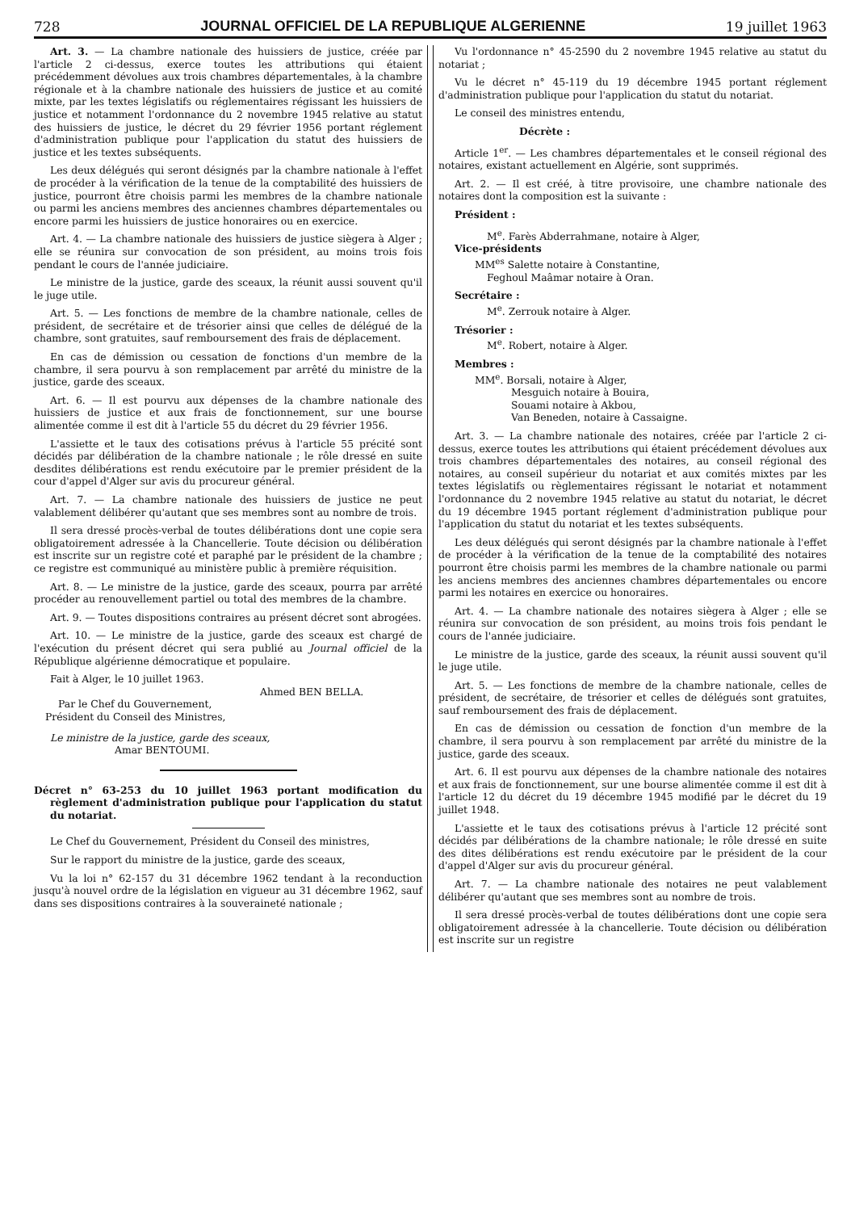728 JOURNAL OFFICIEL DE LA REPUBLIQUE ALGERIENNE 19 juillet 1963
Art. 3. — La chambre nationale des huissiers de justice, créée par l'article 2 ci-dessus, exerce toutes les attributions qui étaient précédemment dévolues aux trois chambres départementales, à la chambre régionale et à la chambre nationale des huissiers de justice et au comité mixte, par les textes législatifs ou réglementaires régissant les huissiers de justice et notamment l'ordonnance du 2 novembre 1945 relative au statut des huissiers de justice, le décret du 29 février 1956 portant réglement d'administration publique pour l'application du statut des huissiers de justice et les textes subséquents.
Les deux délégués qui seront désignés par la chambre nationale à l'effet de procéder à la vérification de la tenue de la comptabilité des huissiers de justice, pourront être choisis parmi les membres de la chambre nationale ou parmi les anciens membres des anciennes chambres départementales ou encore parmi les huissiers de justice honoraires ou en exercice.
Art. 4. — La chambre nationale des huissiers de justice siègera à Alger ; elle se réunira sur convocation de son président, au moins trois fois pendant le cours de l'année judiciaire.
Le ministre de la justice, garde des sceaux, la réunit aussi souvent qu'il le juge utile.
Art. 5. — Les fonctions de membre de la chambre nationale, celles de président, de secrétaire et de trésorier ainsi que celles de délégué de la chambre, sont gratuites, sauf remboursement des frais de déplacement.
En cas de démission ou cessation de fonctions d'un membre de la chambre, il sera pourvu à son remplacement par arrêté du ministre de la justice, garde des sceaux.
Art. 6. — Il est pourvu aux dépenses de la chambre nationale des huissiers de justice et aux frais de fonctionnement, sur une bourse alimentée comme il est dit à l'article 55 du décret du 29 février 1956.
L'assiette et le taux des cotisations prévus à l'article 55 précité sont décidés par délibération de la chambre nationale ; le rôle dressé en suite desdites délibérations est rendu exécutoire par le premier président de la cour d'appel d'Alger sur avis du procureur général.
Art. 7. — La chambre nationale des huissiers de justice ne peut valablement délibérer qu'autant que ses membres sont au nombre de trois.
Il sera dressé procès-verbal de toutes délibérations dont une copie sera obligatoirement adressée à la Chancellerie. Toute décision ou délibération est inscrite sur un registre coté et paraphé par le président de la chambre ; ce registre est communiqué au ministère public à première réquisition.
Art. 8. — Le ministre de la justice, garde des sceaux, pourra par arrêté procéder au renouvellement partiel ou total des membres de la chambre.
Art. 9. — Toutes dispositions contraires au présent décret sont abrogées.
Art. 10. — Le ministre de la justice, garde des sceaux est chargé de l'exécution du présent décret qui sera publié au Journal officiel de la République algérienne démocratique et populaire.
Fait à Alger, le 10 juillet 1963.
Ahmed BEN BELLA.
Par le Chef du Gouvernement,
Président du Conseil des Ministres,
Le ministre de la justice, garde des sceaux,
Amar BENTOUMI.
Décret n° 63-253 du 10 juillet 1963 portant modification du règlement d'administration publique pour l'application du statut du notariat.
Le Chef du Gouvernement, Président du Conseil des ministres,
Sur le rapport du ministre de la justice, garde des sceaux,
Vu la loi n° 62-157 du 31 décembre 1962 tendant à la reconduction jusqu'à nouvel ordre de la législation en vigueur au 31 décembre 1962, sauf dans ses dispositions contraires à la souveraineté nationale ;
Vu l'ordonnance n° 45-2590 du 2 novembre 1945 relative au statut du notariat ;
Vu le décret n° 45-119 du 19 décembre 1945 portant réglement d'administration publique pour l'application du statut du notariat.
Le conseil des ministres entendu,
Décrète :
Article 1<sup>er</sup>. — Les chambres départementales et le conseil régional des notaires, existant actuellement en Algérie, sont supprimés.
Art. 2. — Il est créé, à titre provisoire, une chambre nationale des notaires dont la composition est la suivante :
Président :
M<sup>e</sup>. Farès Abderrahmane, notaire à Alger,
Vice-présidents
MM<sup>es</sup> Salette notaire à Constantine,
Feghoul Maâmar notaire à Oran.
Secrétaire :
M<sup>e</sup>. Zerrouk notaire à Alger.
Trésorier :
M<sup>e</sup>. Robert, notaire à Alger.
Membres :
MM<sup>e</sup>. Borsali, notaire à Alger,
Mesguich notaire à Bouira,
Souami notaire à Akbou,
Van Beneden, notaire à Cassaigne.
Art. 3. — La chambre nationale des notaires, créée par l'article 2 ci-dessus, exerce toutes les attributions qui étaient précédement dévolues aux trois chambres départementales des notaires, au conseil régional des notaires, au conseil supérieur du notariat et aux comités mixtes par les textes législatifs ou règlementaires régissant le notariat et notamment l'ordonnance du 2 novembre 1945 relative au statut du notariat, le décret du 19 décembre 1945 portant réglement d'administration publique pour l'application du statut du notariat et les textes subséquents.
Les deux délégués qui seront désignés par la chambre nationale à l'effet de procéder à la vérification de la tenue de la comptabilité des notaires pourront être choisis parmi les membres de la chambre nationale ou parmi les anciens membres des anciennes chambres départementales ou encore parmi les notaires en exercice ou honoraires.
Art. 4. — La chambre nationale des notaires siègera à Alger ; elle se réunira sur convocation de son président, au moins trois fois pendant le cours de l'année judiciaire.
Le ministre de la justice, garde des sceaux, la réunit aussi souvent qu'il le juge utile.
Art. 5. — Les fonctions de membre de la chambre nationale, celles de président, de secrétaire, de trésorier et celles de délégués sont gratuites, sauf remboursement des frais de déplacement.
En cas de démission ou cessation de fonction d'un membre de la chambre, il sera pourvu à son remplacement par arrêté du ministre de la justice, garde des sceaux.
Art. 6. Il est pourvu aux dépenses de la chambre nationale des notaires et aux frais de fonctionnement, sur une bourse alimentée comme il est dit à l'article 12 du décret du 19 décembre 1945 modifié par le décret du 19 juillet 1948.
L'assiette et le taux des cotisations prévus à l'article 12 précité sont décidés par délibérations de la chambre nationale; le rôle dressé en suite des dites délibérations est rendu exécutoire par le président de la cour d'appel d'Alger sur avis du procureur général.
Art. 7. — La chambre nationale des notaires ne peut valablement délibérer qu'autant que ses membres sont au nombre de trois.
Il sera dressé procès-verbal de toutes délibérations dont une copie sera obligatoirement adressée à la chancellerie. Toute décision ou délibération est inscrite sur un registre